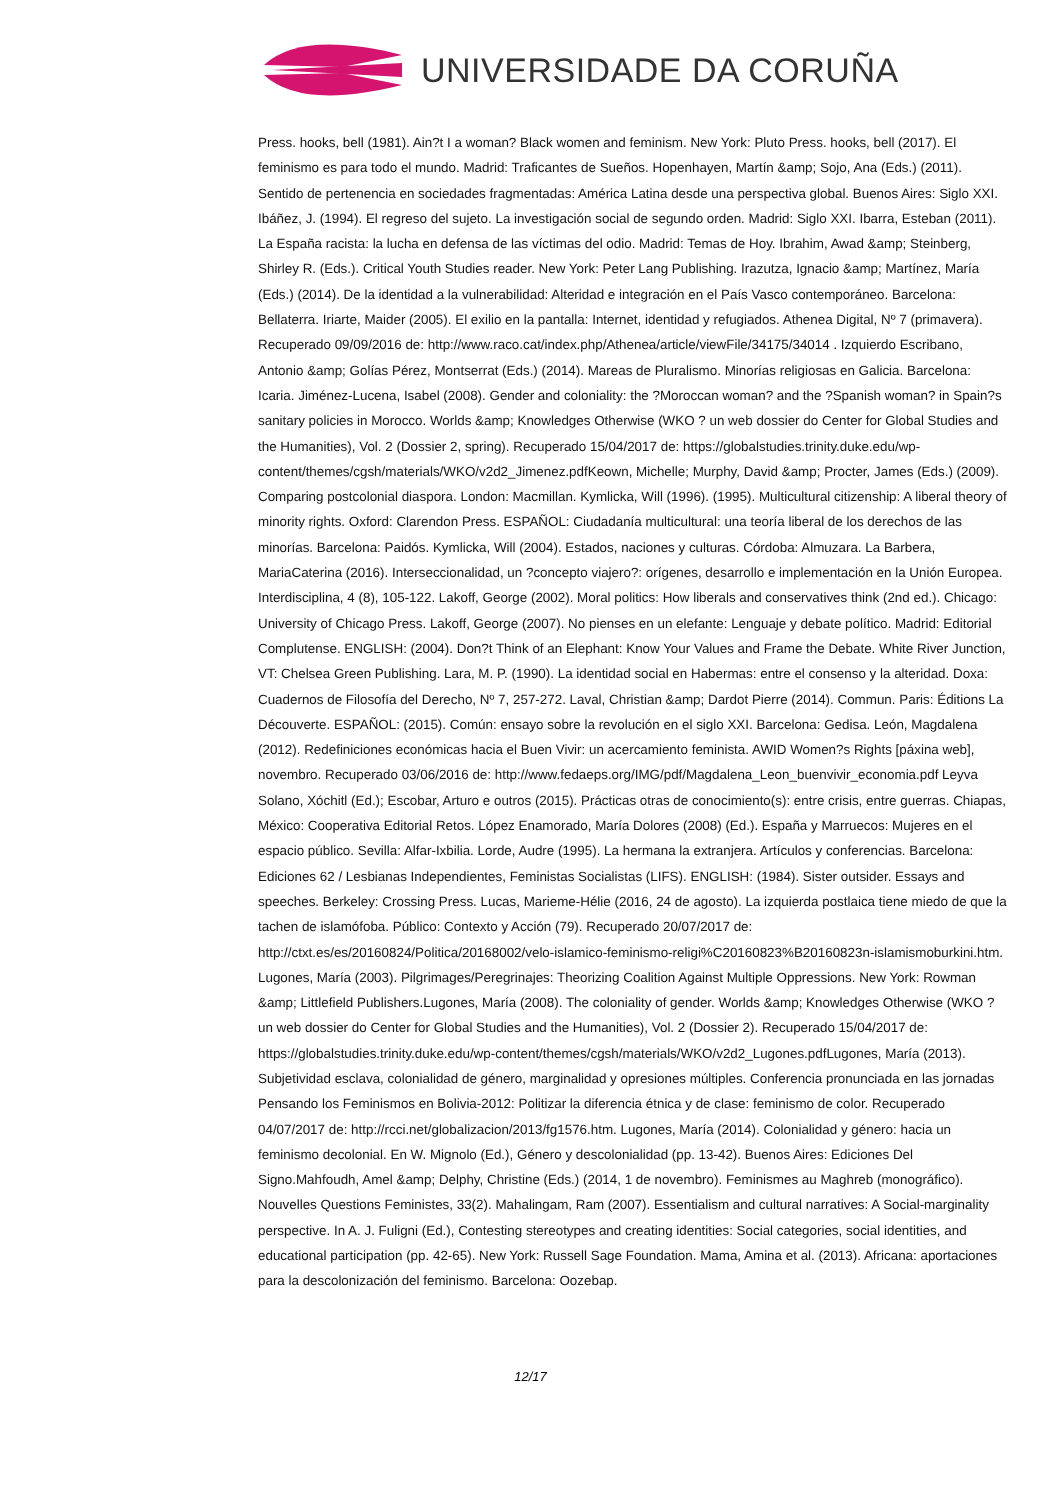UNIVERSIDADE DA CORUÑA
Press. hooks, bell (1981). Ain?t I a woman? Black women and feminism. New York: Pluto Press. hooks, bell (2017). El feminismo es para todo el mundo. Madrid: Traficantes de Sueños. Hopenhayen, Martín &amp; Sojo, Ana (Eds.) (2011). Sentido de pertenencia en sociedades fragmentadas: América Latina desde una perspectiva global. Buenos Aires: Siglo XXI. Ibáñez, J. (1994). El regreso del sujeto. La investigación social de segundo orden. Madrid: Siglo XXI. Ibarra, Esteban (2011). La España racista: la lucha en defensa de las víctimas del odio. Madrid: Temas de Hoy. Ibrahim, Awad &amp; Steinberg, Shirley R. (Eds.). Critical Youth Studies reader. New York: Peter Lang Publishing. Irazutza, Ignacio &amp; Martínez, María (Eds.) (2014). De la identidad a la vulnerabilidad: Alteridad e integración en el País Vasco contemporáneo. Barcelona: Bellaterra. Iriarte, Maider (2005). El exilio en la pantalla: Internet, identidad y refugiados. Athenea Digital, Nº 7 (primavera). Recuperado 09/09/2016 de: http://www.raco.cat/index.php/Athenea/article/viewFile/34175/34014 . Izquierdo Escribano, Antonio &amp; Golías Pérez, Montserrat (Eds.) (2014). Mareas de Pluralismo. Minorías religiosas en Galicia. Barcelona: Icaria. Jiménez-Lucena, Isabel (2008). Gender and coloniality: the ?Moroccan woman? and the ?Spanish woman? in Spain?s sanitary policies in Morocco. Worlds &amp; Knowledges Otherwise (WKO ? un web dossier do Center for Global Studies and the Humanities), Vol. 2 (Dossier 2, spring). Recuperado 15/04/2017 de: https://globalstudies.trinity.duke.edu/wp-content/themes/cgsh/materials/WKO/v2d2_Jimenez.pdfKeown, Michelle; Murphy, David &amp; Procter, James (Eds.) (2009). Comparing postcolonial diaspora. London: Macmillan. Kymlicka, Will (1996). (1995). Multicultural citizenship: A liberal theory of minority rights. Oxford: Clarendon Press. ESPAÑOL: Ciudadanía multicultural: una teoría liberal de los derechos de las minorías. Barcelona: Paidós. Kymlicka, Will (2004). Estados, naciones y culturas. Córdoba: Almuzara. La Barbera, MariaCaterina (2016). Interseccionalidad, un ?concepto viajero?: orígenes, desarrollo e implementación en la Unión Europea. Interdisciplina, 4 (8), 105-122. Lakoff, George (2002). Moral politics: How liberals and conservatives think (2nd ed.). Chicago: University of Chicago Press. Lakoff, George (2007). No pienses en un elefante: Lenguaje y debate político. Madrid: Editorial Complutense. ENGLISH: (2004). Don?t Think of an Elephant: Know Your Values and Frame the Debate. White River Junction, VT: Chelsea Green Publishing. Lara, M. P. (1990). La identidad social en Habermas: entre el consenso y la alteridad. Doxa: Cuadernos de Filosofía del Derecho, Nº 7, 257-272. Laval, Christian &amp; Dardot Pierre (2014). Commun. Paris: Éditions La Découverte. ESPAÑOL: (2015). Común: ensayo sobre la revolución en el siglo XXI. Barcelona: Gedisa. León, Magdalena (2012). Redefiniciones económicas hacia el Buen Vivir: un acercamiento feminista. AWID Women?s Rights [páxina web], novembro. Recuperado 03/06/2016 de: http://www.fedaeps.org/IMG/pdf/Magdalena_Leon_buenvivir_economia.pdf Leyva Solano, Xóchitl (Ed.); Escobar, Arturo e outros (2015). Prácticas otras de conocimiento(s): entre crisis, entre guerras. Chiapas, México: Cooperativa Editorial Retos. López Enamorado, María Dolores (2008) (Ed.). España y Marruecos: Mujeres en el espacio público. Sevilla: Alfar-Ixbilia. Lorde, Audre (1995). La hermana la extranjera. Artículos y conferencias. Barcelona: Ediciones 62 / Lesbianas Independientes, Feministas Socialistas (LIFS). ENGLISH: (1984). Sister outsider. Essays and speeches. Berkeley: Crossing Press. Lucas, Marieme-Hélie (2016, 24 de agosto). La izquierda postlaica tiene miedo de que la tachen de islamófoba. Público: Contexto y Acción (79). Recuperado 20/07/2017 de: http://ctxt.es/es/20160824/Politica/20168002/velo-islamico-feminismo-religi%C20160823%B20160823n-islamismoburkini.htm. Lugones, María (2003). Pilgrimages/Peregrinajes: Theorizing Coalition Against Multiple Oppressions. New York: Rowman &amp; Littlefield Publishers.Lugones, María (2008). The coloniality of gender. Worlds &amp; Knowledges Otherwise (WKO ? un web dossier do Center for Global Studies and the Humanities), Vol. 2 (Dossier 2). Recuperado 15/04/2017 de: https://globalstudies.trinity.duke.edu/wp-content/themes/cgsh/materials/WKO/v2d2_Lugones.pdfLugones, María (2013). Subjetividad esclava, colonialidad de género, marginalidad y opresiones múltiples. Conferencia pronunciada en las jornadas Pensando los Feminismos en Bolivia-2012: Politizar la diferencia étnica y de clase: feminismo de color. Recuperado 04/07/2017 de: http://rcci.net/globalizacion/2013/fg1576.htm. Lugones, María (2014). Colonialidad y género: hacia un feminismo decolonial. En W. Mignolo (Ed.), Género y descolonialidad (pp. 13-42). Buenos Aires: Ediciones Del Signo.Mahfoudh, Amel &amp; Delphy, Christine (Eds.) (2014, 1 de novembro). Feminismes au Maghreb (monográfico). Nouvelles Questions Feministes, 33(2). Mahalingam, Ram (2007). Essentialism and cultural narratives: A Social-marginality perspective. In A. J. Fuligni (Ed.), Contesting stereotypes and creating identities: Social categories, social identities, and educational participation (pp. 42-65). New York: Russell Sage Foundation. Mama, Amina et al. (2013). Africana: aportaciones para la descolonización del feminismo. Barcelona: Oozebap.
12/17